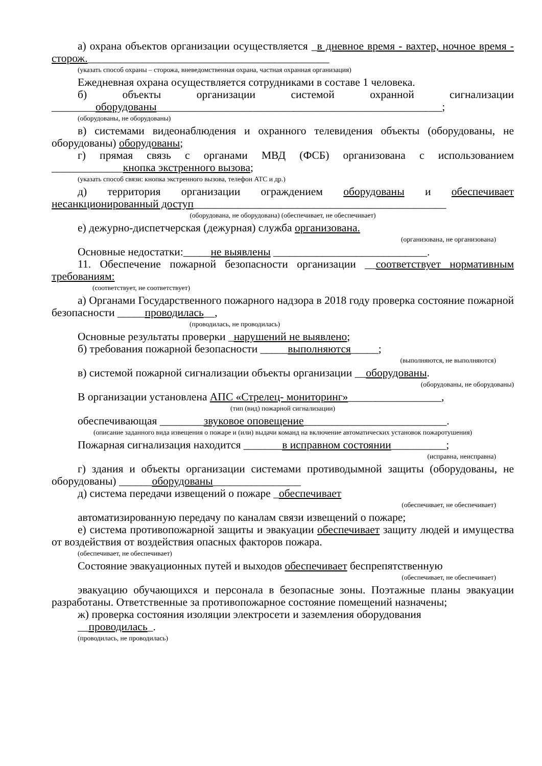а) охрана объектов организации осуществляется _в дневное время - вахтер, ночное время - сторож.____________________________________________
(указать способ охраны – сторожа, вневедомственная охрана, частная охранная организация)
Ежедневная охрана осуществляется сотрудниками в составе 1 человека.
б) объекты организации системой охранной сигнализации ________оборудованы____________________________________________________;
(оборудованы, не оборудованы)
в) системами видеонаблюдения и охранного телевидения объекты (оборудованы, не оборудованы) оборудованы;
г) прямая связь с органами МВД (ФСБ) организована с использованием _____________кнопка экстренного вызова;
(указать способ связи: кнопка экстренного вызова, телефон АТС и др.)
д) территория организации ограждением оборудованы и обеспечивает несанкционированный доступ______________________________________________
(оборудована, не оборудована) (обеспечивает, не обеспечивает)
е) дежурно-диспетчерская (дежурная) служба организована.
(организована, не организована)
Основные недостатки:_____не выявлены ____________________________.
11. Обеспечение пожарной безопасности организации __соответствует нормативным требованиям:
(соответствует, не соответствует)
а) Органами Государственного пожарного надзора в 2018 году проверка состояние пожарной безопасности _____проводилась__,
(проводилась, не проводилась)
Основные результаты проверки _нарушений не выявлено;
б) требования пожарной безопасности _____выполняются_____;
(выполняются, не выполняются)
в) системой пожарной сигнализации объекты организации __оборудованы.
(оборудованы, не оборудованы)
В организации установлена АПС «Стрелец- мониторинг»_________________,
(тип (вид) пожарной сигнализации)
обеспечивающая ________звуковое оповещение__________________________.
(описание заданного вида извещения о пожаре и (или) выдачи команд на включение автоматических установок пожаротушения)
Пожарная сигнализация находится _______в исправном состоянии__________;
(исправна, неисправна)
г) здания и объекты организации системами противодымной защиты (оборудованы, не оборудованы) ______оборудованы________________
д) система передачи извещений о пожаре _обеспечивает
(обеспечивает, не обеспечивает)
автоматизированную передачу по каналам связи извещений о пожаре;
е) система противопожарной защиты и эвакуации обеспечивает защиту людей и имущества от воздействия от воздействия опасных факторов пожара.
(обеспечивает, не обеспечивает)
Состояние эвакуационных путей и выходов обеспечивает беспрепятственную
(обеспечивает, не обеспечивает)
эвакуацию обучающихся и персонала в безопасные зоны. Поэтажные планы эвакуации разработаны. Ответственные за противопожарное состояние помещений назначены;
ж) проверка состояния изоляции электросети и заземления оборудования
__проводилась_.
(проводилась, не проводилась)